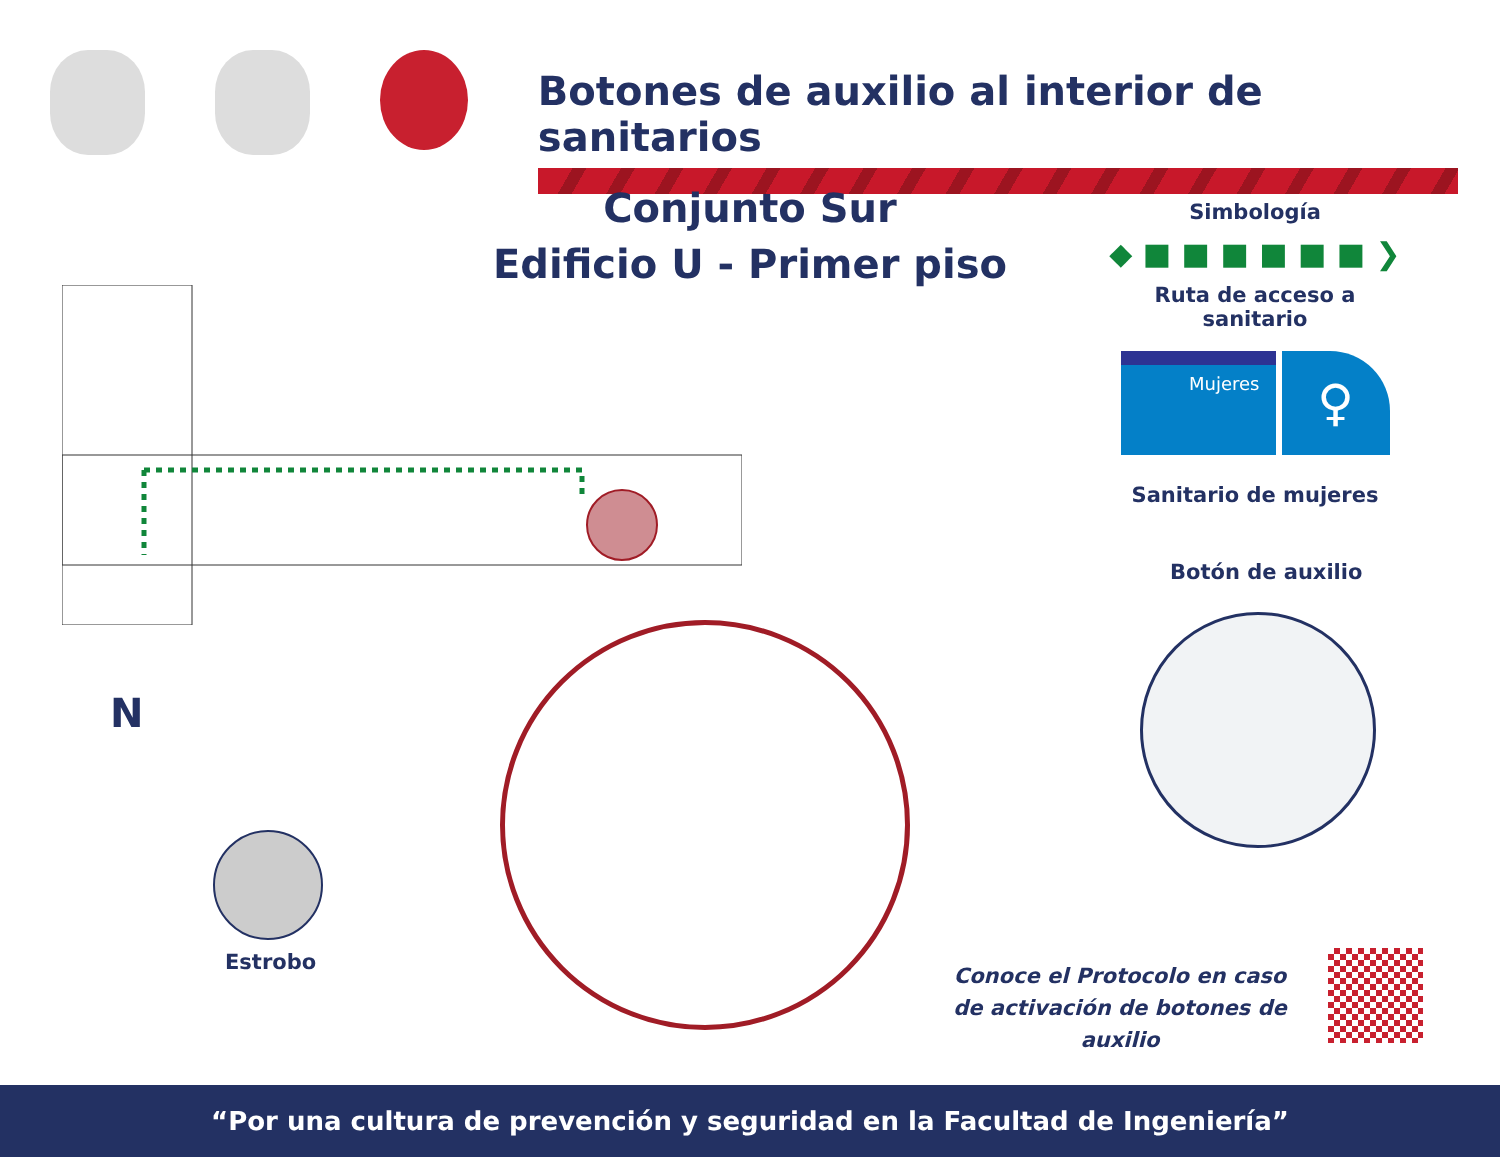Botones de auxilio al interior de sanitarios
Conjunto Sur
Edificio U - Primer piso
Simbología
◆ ■ ■ ■ ■ ■ ■ ❯
Ruta de acceso a sanitario
Mujeres
♀
Sanitario de mujeres
Botón de auxilio
Estrobo
N
Conoce el Protocolo en caso
de activación de botones de auxilio
“Por una cultura de prevención y seguridad en la Facultad de Ingeniería”